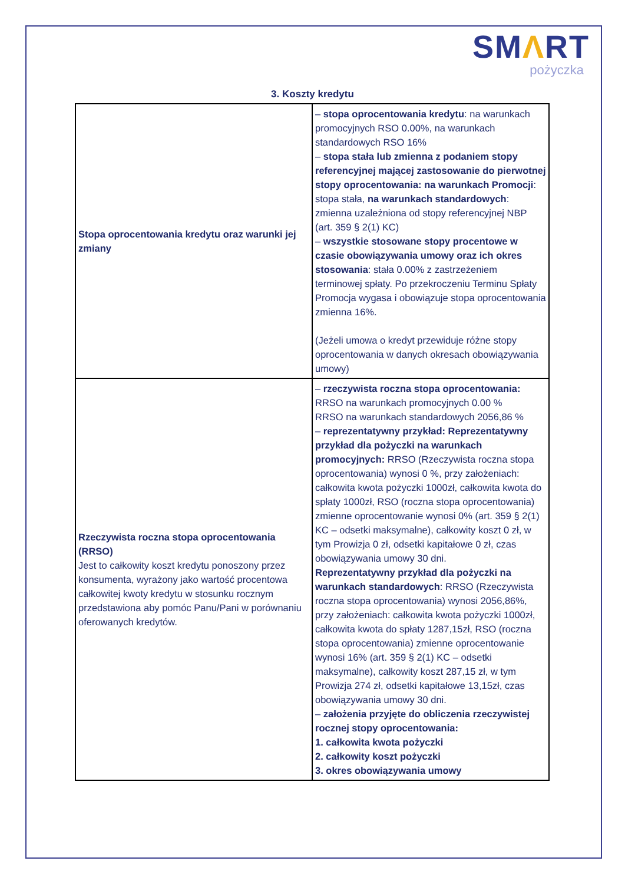SMΛRT
pożyczka
3. Koszty kredytu
| Stopa oprocentowania kredytu oraz warunki jej zmiany | – stopa oprocentowania kredytu : na warunkach promocyjnych RSO 0.00%, na warunkach standardowych RSO 16% – stopa stała lub zmienna z podaniem stopy referencyjnej mającej zastosowanie do pierwotnej stopy oprocentowania: na warunkach Promocji : stopa stała, na warunkach standardowych : zmienna uzależniona od stopy referencyjnej NBP (art. 359 § 2(1) KC) – wszystkie stosowane stopy procentowe w czasie obowiązywania umowy oraz ich okres stosowania : stała 0.00% z zastrzeżeniem terminowej spłaty. Po przekroczeniu Terminu Spłaty Promocja wygasa i obowiązuje stopa oprocentowania zmienna 16%. (Jeżeli umowa o kredyt przewiduje różne stopy oprocentowania w danych okresach obowiązywania umowy) |
| Rzeczywista roczna stopa oprocentowania (RRSO) Jest to całkowity koszt kredytu ponoszony przez konsumenta, wyrażony jako wartość procentowa całkowitej kwoty kredytu w stosunku rocznym przedstawiona aby pomóc Panu/Pani w porównaniu oferowanych kredytów. | – rzeczywista roczna stopa oprocentowania: RRSO na warunkach promocyjnych 0.00 % RRSO na warunkach standardowych 2056,86 % – reprezentatywny przykład: Reprezentatywny przykład dla pożyczki na warunkach promocyjnych: RRSO (Rzeczywista roczna stopa oprocentowania) wynosi 0 %, przy założeniach: całkowita kwota pożyczki 1000zł, całkowita kwota do spłaty 1000zł, RSO (roczna stopa oprocentowania) zmienne oprocentowanie wynosi 0% (art. 359 § 2(1) KC – odsetki maksymalne), całkowity koszt 0 zł, w tym Prowizja 0 zł, odsetki kapitałowe 0 zł, czas obowiązywania umowy 30 dni. Reprezentatywny przykład dla pożyczki na warunkach standardowych : RRSO (Rzeczywista roczna stopa oprocentowania) wynosi 2056,86%, przy założeniach: całkowita kwota pożyczki 1000zł, całkowita kwota do spłaty 1287,15zł, RSO (roczna stopa oprocentowania) zmienne oprocentowanie wynosi 16% (art. 359 § 2(1) KC – odsetki maksymalne), całkowity koszt 287,15 zł, w tym Prowizja 274 zł, odsetki kapitałowe 13,15zł, czas obowiązywania umowy 30 dni. – założenia przyjęte do obliczenia rzeczywistej rocznej stopy oprocentowania: 1. całkowita kwota pożyczki 2. całkowity koszt pożyczki 3. okres obowiązywania umowy |